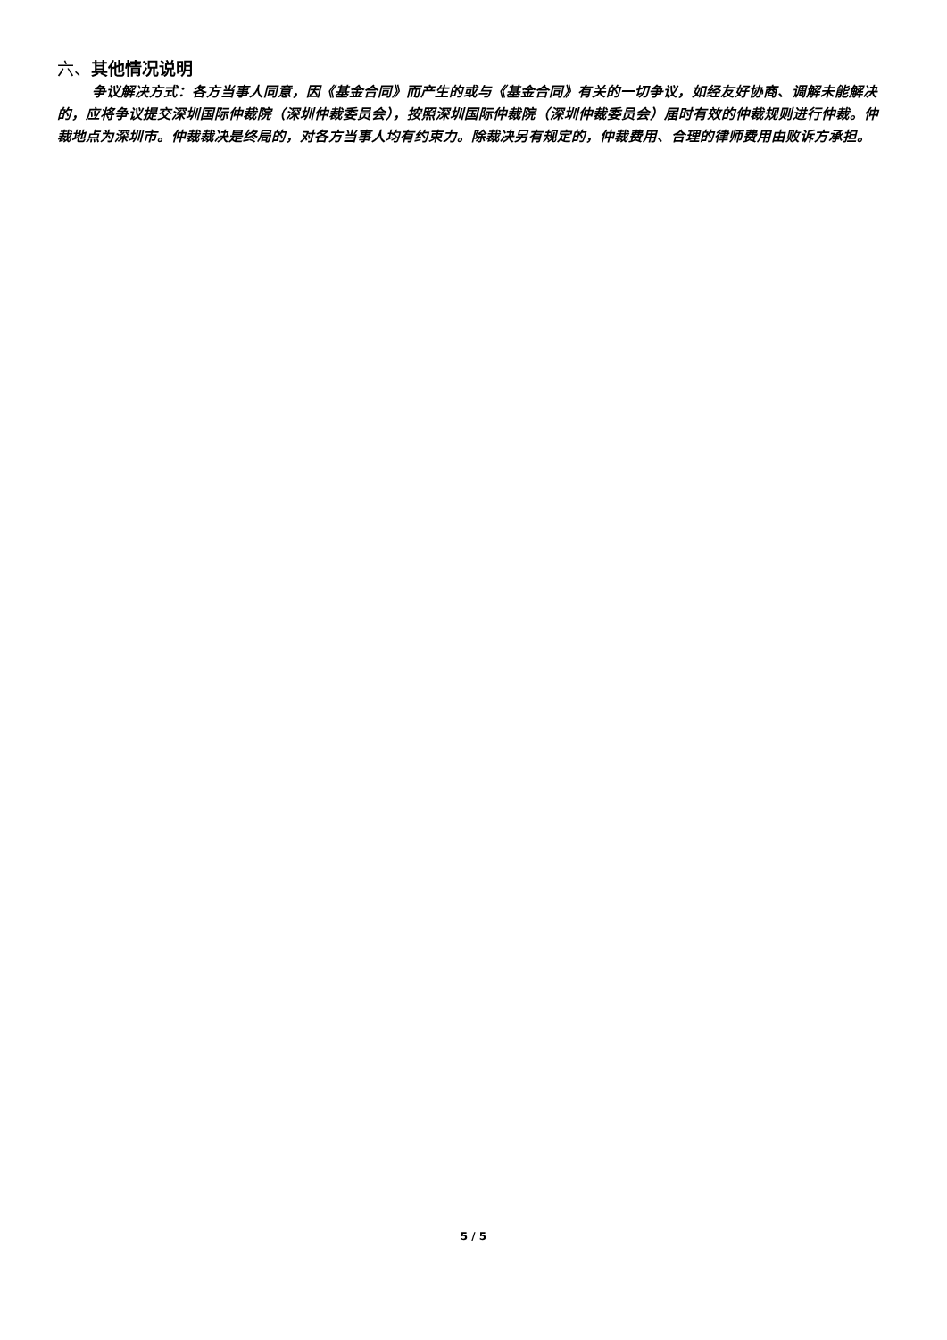六、其他情况说明
争议解决方式：各方当事人同意，因《基金合同》而产生的或与《基金合同》有关的一切争议，如经友好协商、调解未能解决的，应将争议提交深圳国际仲裁院（深圳仲裁委员会），按照深圳国际仲裁院（深圳仲裁委员会）届时有效的仲裁规则进行仲裁。仲裁地点为深圳市。仲裁裁决是终局的，对各方当事人均有约束力。除裁决另有规定的，仲裁费用、合理的律师费用由败诉方承担。
5 / 5